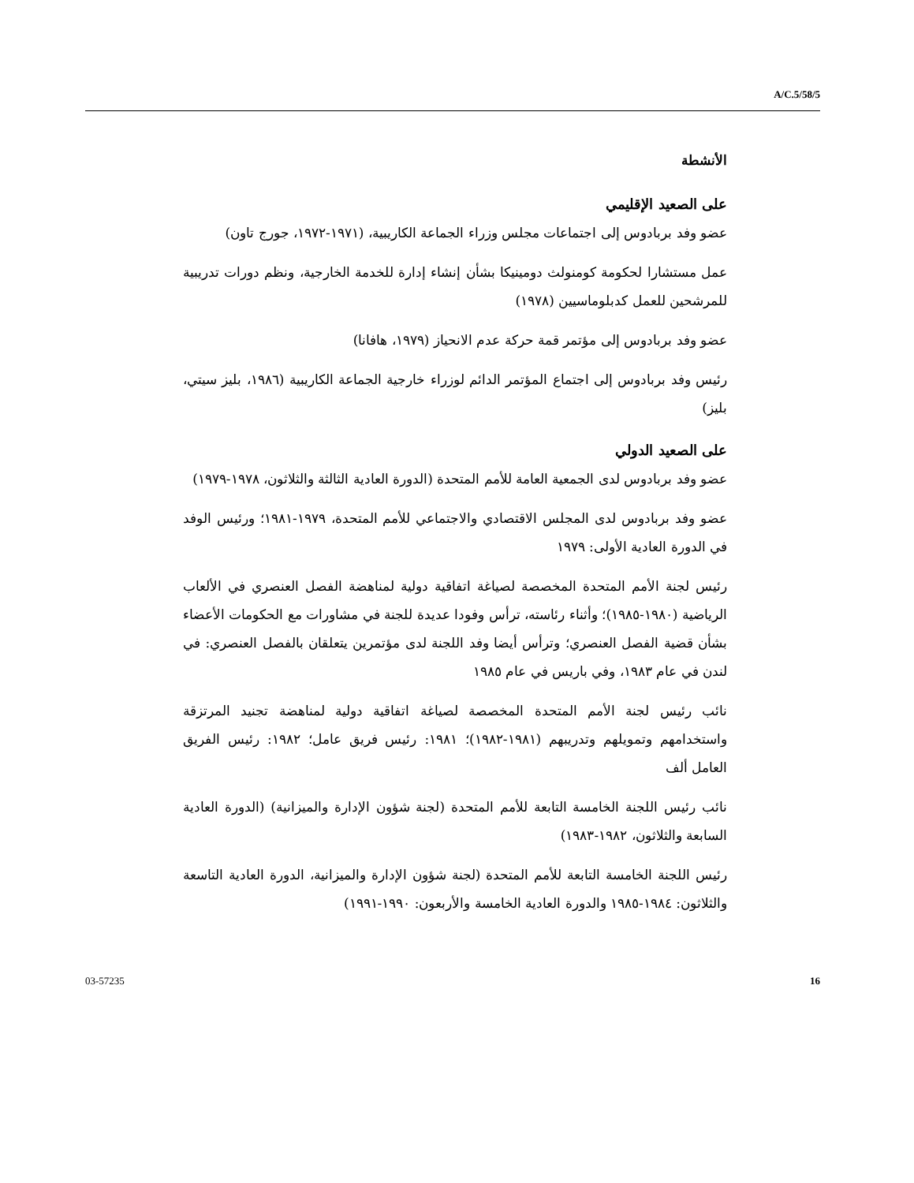A/C.5/58/5
الأنشطة
على الصعيد الإقليمي
عضو وفد بربادوس إلى اجتماعات مجلس وزراء الجماعة الكاريبية، (١٩٧١-١٩٧٢، جورج تاون)
عمل مستشارا لحكومة كومنولث دومينيكا بشأن إنشاء إدارة للخدمة الخارجية، ونظم دورات تدريبية للمرشحين للعمل كدبلوماسيين (١٩٧٨)
عضو وفد بربادوس إلى مؤتمر قمة حركة عدم الانحياز (١٩٧٩، هافانا)
رئيس وفد بربادوس إلى اجتماع المؤتمر الدائم لوزراء خارجية الجماعة الكاريبية (١٩٨٦، بليز سيتي، بليز)
على الصعيد الدولي
عضو وفد بربادوس لدى الجمعية العامة للأمم المتحدة (الدورة العادية الثالثة والثلاثون، ١٩٧٨-١٩٧٩)
عضو وفد بربادوس لدى المجلس الاقتصادي والاجتماعي للأمم المتحدة، ١٩٧٩-١٩٨١؛ ورئيس الوفد في الدورة العادية الأولى: ١٩٧٩
رئيس لجنة الأمم المتحدة المخصصة لصياغة اتفاقية دولية لمناهضة الفصل العنصري في الألعاب الرياضية (١٩٨٠-١٩٨٥)؛ وأثناء رئاسته، ترأس وفودا عديدة للجنة في مشاورات مع الحكومات الأعضاء بشأن قضية الفصل العنصري؛ وترأس أيضا وفد اللجنة لدى مؤتمرين يتعلقان بالفصل العنصري: في لندن في عام ١٩٨٣، وفي باريس في عام ١٩٨٥
نائب رئيس لجنة الأمم المتحدة المخصصة لصياغة اتفاقية دولية لمناهضة تجنيد المرتزقة واستخدامهم وتمويلهم وتدريبهم (١٩٨١-١٩٨٢)؛ ١٩٨١: رئيس فريق عامل؛ ١٩٨٢: رئيس الفريق العامل ألف
نائب رئيس اللجنة الخامسة التابعة للأمم المتحدة (لجنة شؤون الإدارة والميزانية) (الدورة العادية السابعة والثلاثون، ١٩٨٢-١٩٨٣)
رئيس اللجنة الخامسة التابعة للأمم المتحدة (لجنة شؤون الإدارة والميزانية، الدورة العادية التاسعة والثلاثون: ١٩٨٤-١٩٨٥ والدورة العادية الخامسة والأربعون: ١٩٩٠-١٩٩١)
03-57235 16